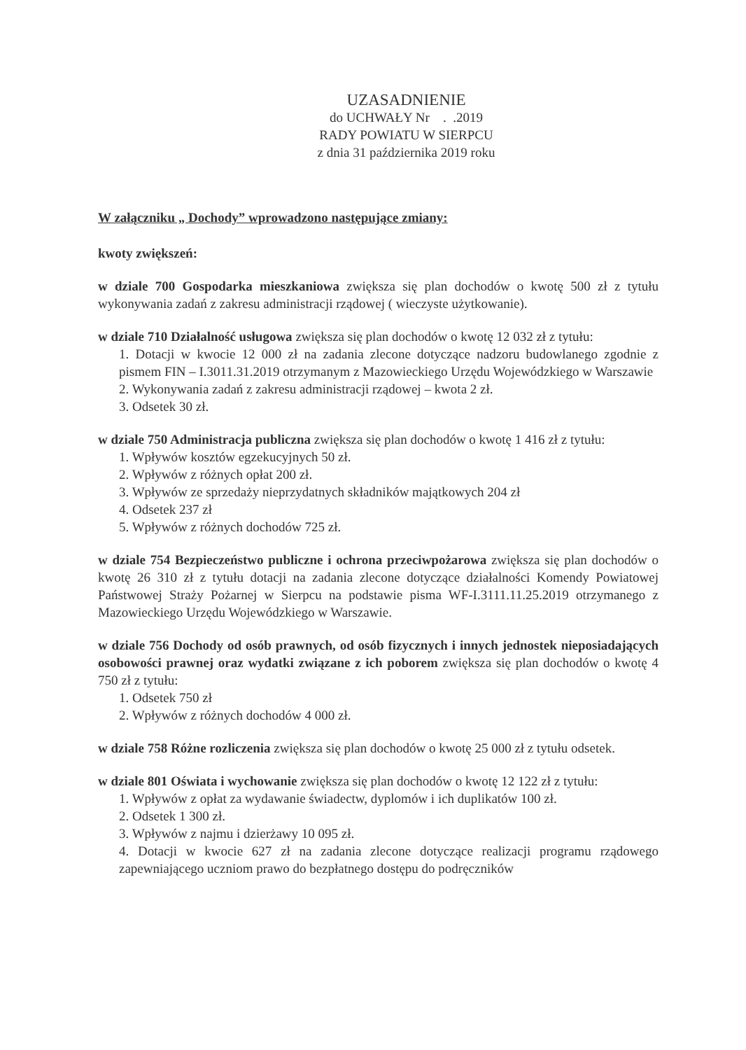UZASADNIENIE
do UCHWAŁY Nr . .2019
RADY POWIATU W SIERPCU
z dnia 31 października 2019 roku
W załączniku „ Dochody” wprowadzono następujące zmiany:
kwoty zwiększeń:
w dziale 700 Gospodarka mieszkaniowa zwiększa się plan dochodów o kwotę 500 zł z tytułu wykonywania zadań z zakresu administracji rządowej ( wieczyste użytkowanie).
w dziale 710 Działalność usługowa zwiększa się plan dochodów o kwotę 12 032 zł z tytułu:
1. Dotacji w kwocie 12 000 zł na zadania zlecone dotyczące nadzoru budowlanego zgodnie z pismem FIN – I.3011.31.2019 otrzymanym z Mazowieckiego Urzędu Wojewódzkiego w Warszawie
2. Wykonywania zadań z zakresu administracji rządowej – kwota 2 zł.
3. Odsetek 30 zł.
w dziale 750 Administracja publiczna zwiększa się plan dochodów o kwotę 1 416 zł z tytułu:
1. Wpływów kosztów egzekucyjnych 50 zł.
2. Wpływów z różnych opłat 200 zł.
3. Wpływów ze sprzedaży nieprzydatnych składników majątkowych 204 zł
4. Odsetek 237 zł
5. Wpływów z różnych dochodów 725 zł.
w dziale 754 Bezpieczeństwo publiczne i ochrona przeciwpożarowa zwiększa się plan dochodów o kwotę 26 310 zł z tytułu dotacji na zadania zlecone dotyczące działalności Komendy Powiatowej Państwowej Straży Pożarnej w Sierpcu na podstawie pisma WF-I.3111.11.25.2019 otrzymanego z Mazowieckiego Urzędu Wojewódzkiego w Warszawie.
w dziale 756 Dochody od osób prawnych, od osób fizycznych i innych jednostek nieposiadających osobowości prawnej oraz wydatki związane z ich poborem zwiększa się plan dochodów o kwotę 4 750 zł z tytułu:
1. Odsetek 750 zł
2. Wpływów z różnych dochodów 4 000 zł.
w dziale 758 Różne rozliczenia zwiększa się plan dochodów o kwotę 25 000 zł z tytułu odsetek.
w dziale 801 Oświata i wychowanie zwiększa się plan dochodów o kwotę 12 122 zł z tytułu:
1. Wpływów z opłat za wydawanie świadectw, dyplomów i ich duplikatów 100 zł.
2. Odsetek 1 300 zł.
3. Wpływów z najmu i dzierżawy 10 095 zł.
4. Dotacji w kwocie 627 zł na zadania zlecone dotyczące realizacji programu rządowego zapewniającego uczniom prawo do bezpłatnego dostępu do podręczników